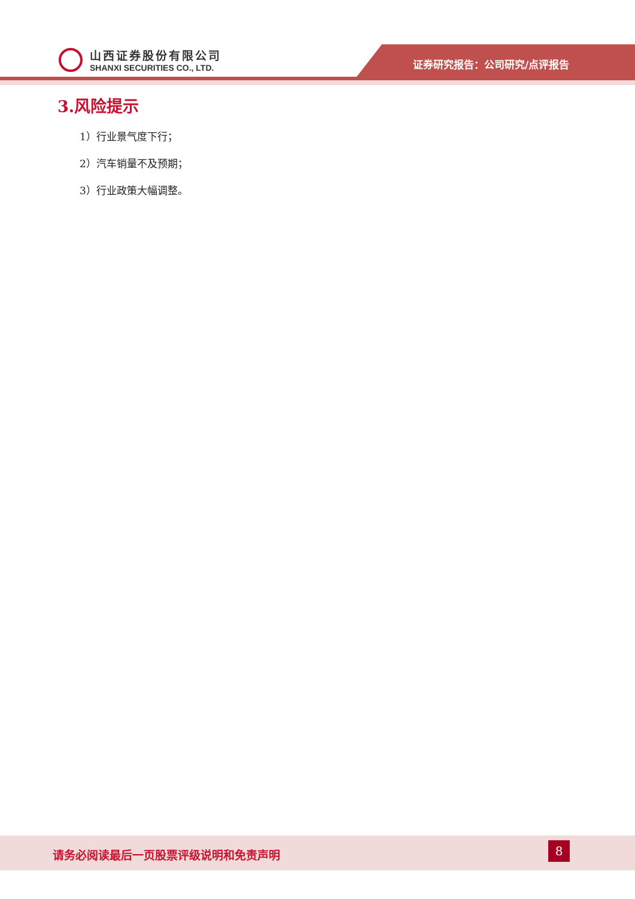山西证券股份有限公司
SHANXI SECURITIES CO., LTD.
证券研究报告：公司研究/点评报告
3.风险提示
1）行业景气度下行；
2）汽车销量不及预期；
3）行业政策大幅调整。
请务必阅读最后一页股票评级说明和免责声明
8